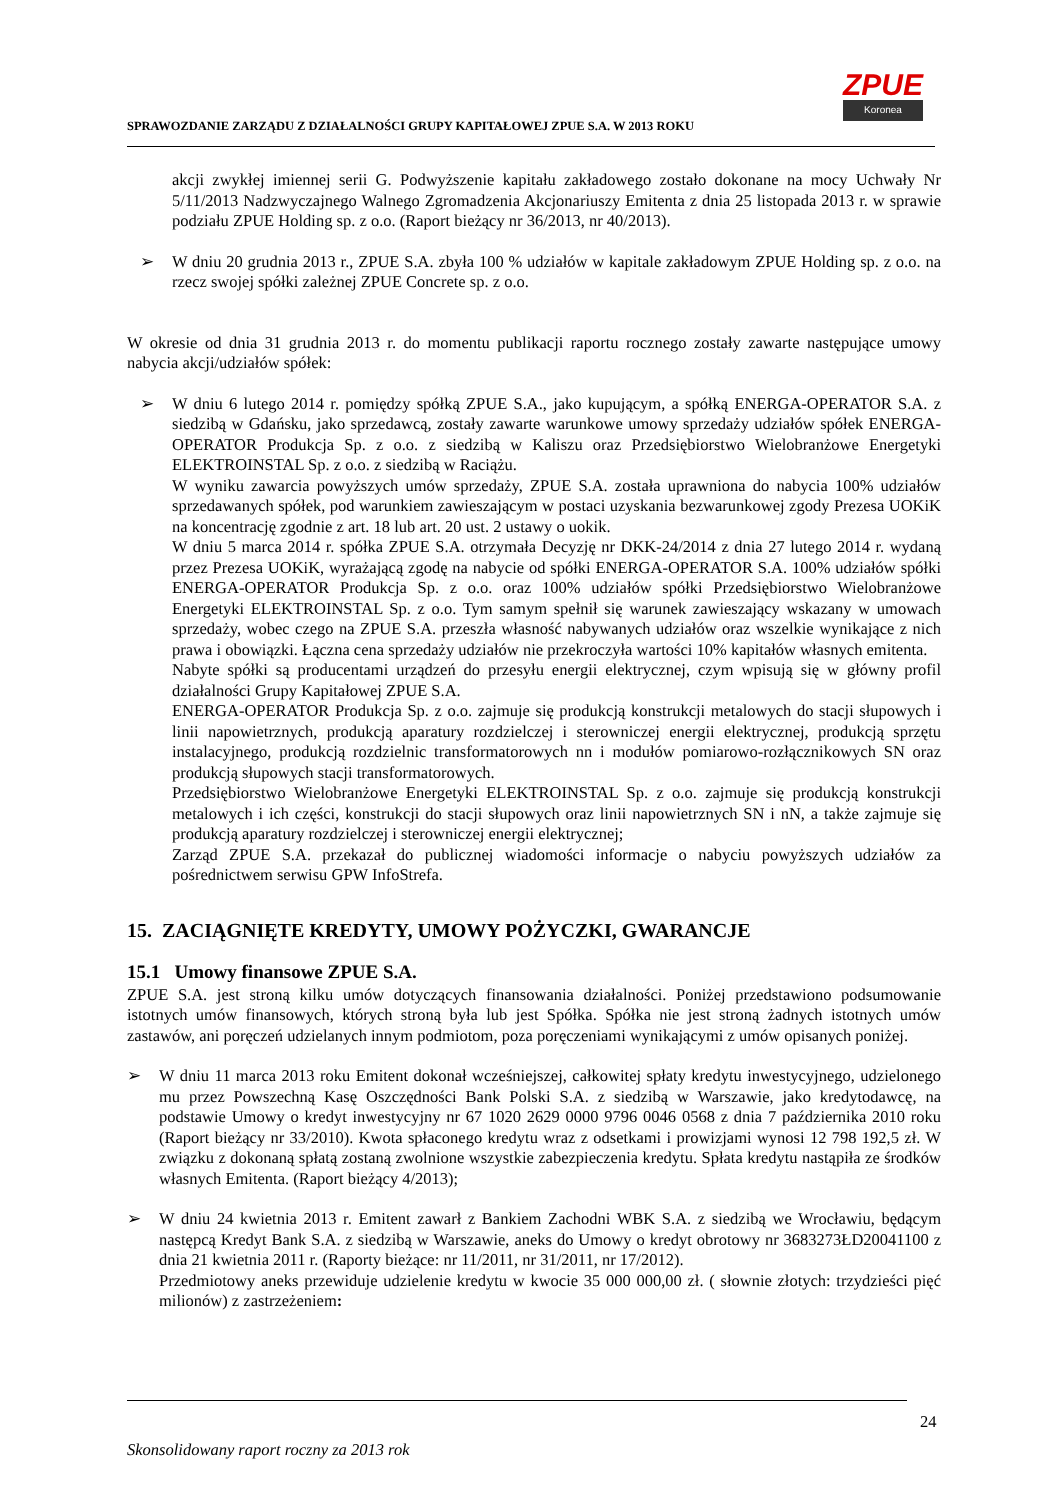SPRAWOZDANIE ZARZĄDU Z DZIAŁALNOŚCI GRUPY KAPITAŁOWEJ ZPUE S.A. W 2013 ROKU
ZPUE
Koronea
akcji zwykłej imiennej serii G. Podwyższenie kapitału zakładowego zostało dokonane na mocy Uchwały Nr 5/11/2013 Nadzwyczajnego Walnego Zgromadzenia Akcjonariuszy Emitenta z dnia 25 listopada 2013 r. w sprawie podziału ZPUE Holding sp. z o.o. (Raport bieżący nr 36/2013, nr 40/2013).
➢ W dniu 20 grudnia 2013 r., ZPUE S.A. zbyła 100 % udziałów w kapitale zakładowym ZPUE Holding sp. z o.o. na rzecz swojej spółki zależnej ZPUE Concrete sp. z o.o.
W okresie od dnia 31 grudnia 2013 r. do momentu publikacji raportu rocznego zostały zawarte następujące umowy nabycia akcji/udziałów spółek:
➢ W dniu 6 lutego 2014 r. pomiędzy spółką ZPUE S.A., jako kupującym, a spółką ENERGA-OPERATOR S.A. z siedzibą w Gdańsku, jako sprzedawcą, zostały zawarte warunkowe umowy sprzedaży udziałów spółek ENERGA-OPERATOR Produkcja Sp. z o.o. z siedzibą w Kaliszu oraz Przedsiębiorstwo Wielobranżowe Energetyki ELEKTROINSTAL Sp. z o.o. z siedzibą w Raciążu.
W wyniku zawarcia powyższych umów sprzedaży, ZPUE S.A. została uprawniona do nabycia 100% udziałów sprzedawanych spółek, pod warunkiem zawieszającym w postaci uzyskania bezwarunkowej zgody Prezesa UOKiK na koncentrację zgodnie z art. 18 lub art. 20 ust. 2 ustawy o uokik.
W dniu 5 marca 2014 r. spółka ZPUE S.A. otrzymała Decyzję nr DKK-24/2014 z dnia 27 lutego 2014 r. wydaną przez Prezesa UOKiK, wyrażającą zgodę na nabycie od spółki ENERGA-OPERATOR S.A. 100% udziałów spółki ENERGA-OPERATOR Produkcja Sp. z o.o. oraz 100% udziałów spółki Przedsiębiorstwo Wielobranżowe Energetyki ELEKTROINSTAL Sp. z o.o. Tym samym spełnił się warunek zawieszający wskazany w umowach sprzedaży, wobec czego na ZPUE S.A. przeszła własność nabywanych udziałów oraz wszelkie wynikające z nich prawa i obowiązki. Łączna cena sprzedaży udziałów nie przekroczyła wartości 10% kapitałów własnych emitenta.
Nabyte spółki są producentami urządzeń do przesyłu energii elektrycznej, czym wpisują się w główny profil działalności Grupy Kapitałowej ZPUE S.A.
ENERGA-OPERATOR Produkcja Sp. z o.o. zajmuje się produkcją konstrukcji metalowych do stacji słupowych i linii napowietrznych, produkcją aparatury rozdzielczej i sterowniczej energii elektrycznej, produkcją sprzętu instalacyjnego, produkcją rozdzielnic transformatorowych nn i modułów pomiarowo-rozłącznikowych SN oraz produkcją słupowych stacji transformatorowych.
Przedsiębiorstwo Wielobranżowe Energetyki ELEKTROINSTAL Sp. z o.o. zajmuje się produkcją konstrukcji metalowych i ich części, konstrukcji do stacji słupowych oraz linii napowietrznych SN i nN, a także zajmuje się produkcją aparatury rozdzielczej i sterowniczej energii elektrycznej;
Zarząd ZPUE S.A. przekazał do publicznej wiadomości informacje o nabyciu powyższych udziałów za pośrednictwem serwisu GPW InfoStrefa.
15. ZACIĄGNIĘTE KREDYTY, UMOWY POŻYCZKI, GWARANCJE
15.1 Umowy finansowe ZPUE S.A.
ZPUE S.A. jest stroną kilku umów dotyczących finansowania działalności. Poniżej przedstawiono podsumowanie istotnych umów finansowych, których stroną była lub jest Spółka. Spółka nie jest stroną żadnych istotnych umów zastawów, ani poręczeń udzielanych innym podmiotom, poza poręczeniami wynikającymi z umów opisanych poniżej.
➢ W dniu 11 marca 2013 roku Emitent dokonał wcześniejszej, całkowitej spłaty kredytu inwestycyjnego, udzielonego mu przez Powszechną Kasę Oszczędności Bank Polski S.A. z siedzibą w Warszawie, jako kredytodawcę, na podstawie Umowy o kredyt inwestycyjny nr 67 1020 2629 0000 9796 0046 0568 z dnia 7 października 2010 roku (Raport bieżący nr 33/2010). Kwota spłaconego kredytu wraz z odsetkami i prowizjami wynosi 12 798 192,5 zł. W związku z dokonaną spłatą zostaną zwolnione wszystkie zabezpieczenia kredytu. Spłata kredytu nastąpiła ze środków własnych Emitenta. (Raport bieżący 4/2013);
➢ W dniu 24 kwietnia 2013 r. Emitent zawarł z Bankiem Zachodni WBK S.A. z siedzibą we Wrocławiu, będącym następcą Kredyt Bank S.A. z siedzibą w Warszawie, aneks do Umowy o kredyt obrotowy nr 3683273ŁD20041100 z dnia 21 kwietnia 2011 r. (Raporty bieżące: nr 11/2011, nr 31/2011, nr 17/2012).
Przedmiotowy aneks przewiduje udzielenie kredytu w kwocie 35 000 000,00 zł. ( słownie złotych: trzydzieści pięć milionów) z zastrzeżeniem:
24
Skonsolidowany raport roczny za 2013 rok